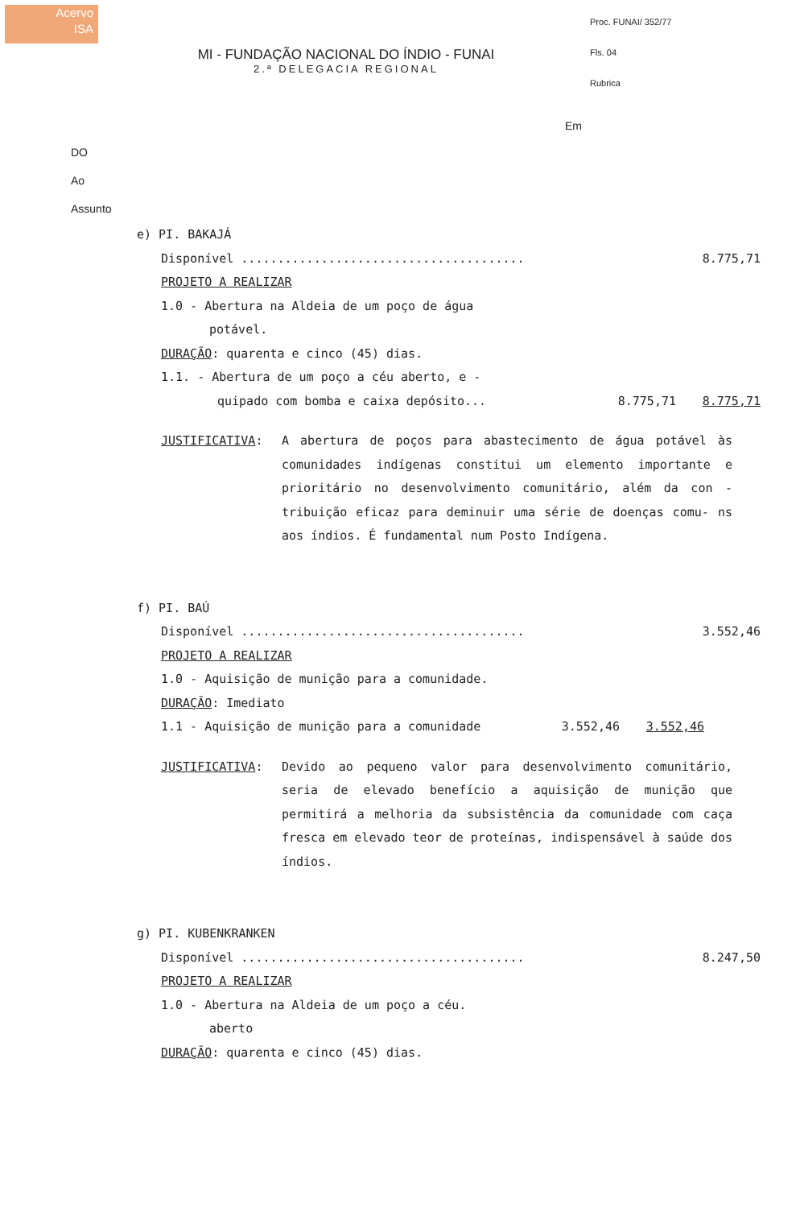Acervo
ISA
Proc. FUNAI/ 352/77
Fls. 04
Rubrica
MI - FUNDAÇÃO NACIONAL DO ÍNDIO - FUNAI
2.ª DELEGACIA REGIONAL
Em
DO
Ao
Assunto
e) PI. BAKAJÁ
Disponível ....................................... 8.775,71
PROJETO A REALIZAR
1.0 - Abertura na Aldeia de um poço de água
potável.
DURAÇÃO: quarenta e cinco (45) dias.
1.1. - Abertura de um poço a céu aberto, e -
quipado com bomba e caixa depósito... 8.775,71 8.775,71
JUSTIFICATIVA: A abertura de poços para abastecimento de água potável às comunidades indígenas constitui um elemento importante e prioritário no desenvolvimento comunitário, além da con - tribuição eficaz para deminuir uma série de doenças comu- ns aos índios. É fundamental num Posto Indígena.
f) PI. BAÚ
Disponível ....................................... 3.552,46
PROJETO A REALIZAR
1.0 - Aquisição de munição para a comunidade.
DURAÇÃO: Imediato
1.1 - Aquisição de munição para a comunidade 3.552,46 3.552,46
JUSTIFICATIVA: Devido ao pequeno valor para desenvolvimento comunitário, seria de elevado benefício a aquisição de munição que permitirá a melhoria da subsistência da comunidade com caça fresca em elevado teor de proteínas, indispensável à saúde dos índios.
g) PI. KUBENKRANKEN
Disponível ....................................... 8.247,50
PROJETO A REALIZAR
1.0 - Abertura na Aldeia de um poço a céu.
aberto
DURAÇÃO: quarenta e cinco (45) dias.